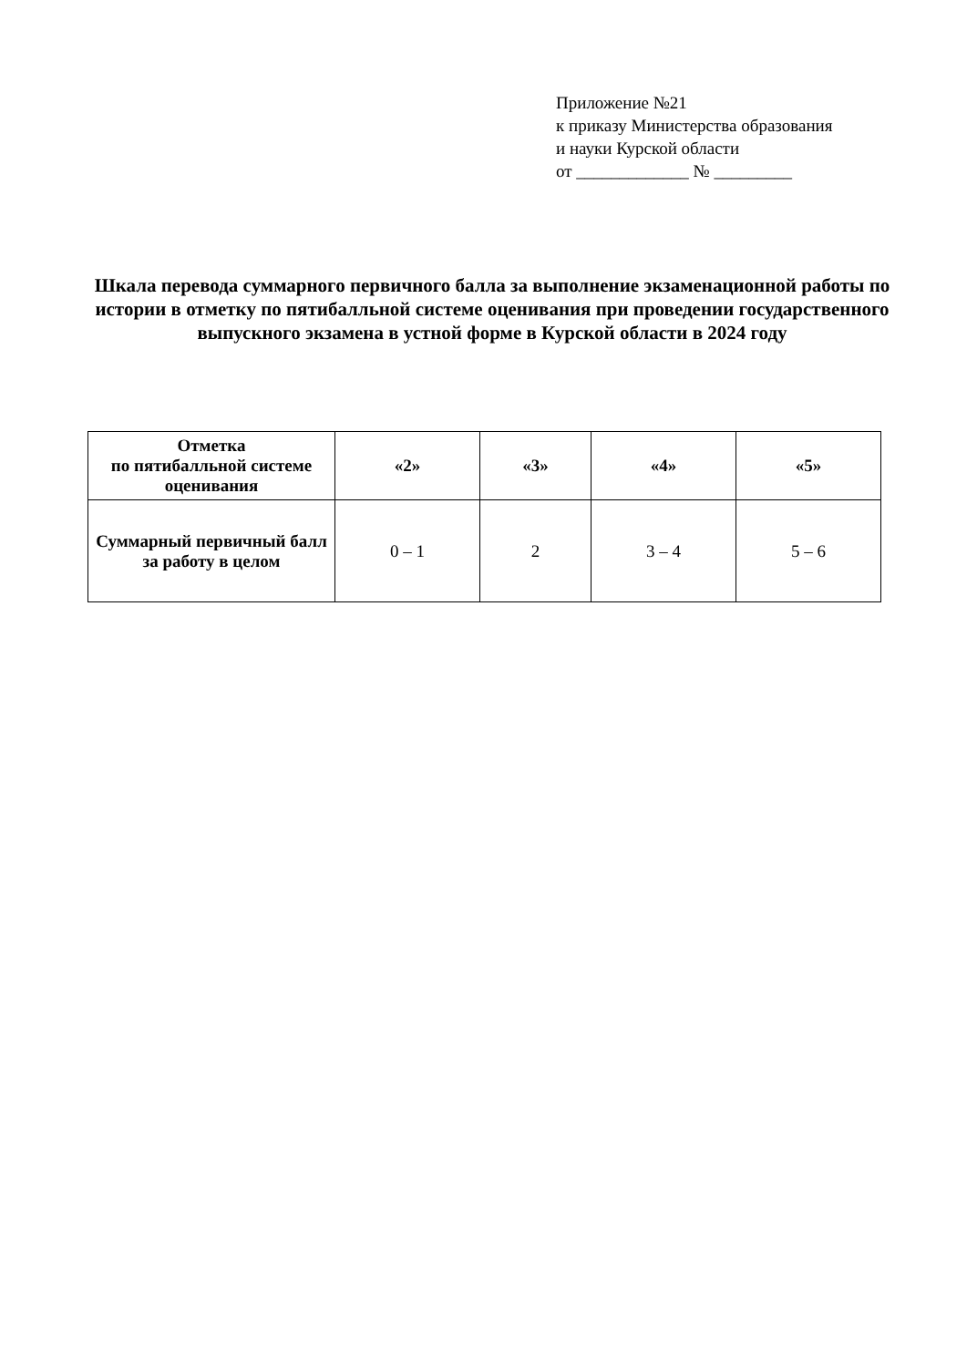Приложение №21
к приказу Министерства образования
и науки Курской области
от _____________ № _________
Шкала перевода суммарного первичного балла за выполнение экзаменационной работы по истории в отметку по пятибалльной системе оценивания при проведении государственного выпускного экзамена в устной форме в Курской области в 2024 году
| Отметка по пятибалльной системе оценивания | «2» | «3» | «4» | «5» |
| --- | --- | --- | --- | --- |
| Суммарный первичный балл за работу в целом | 0 – 1 | 2 | 3 – 4 | 5 – 6 |